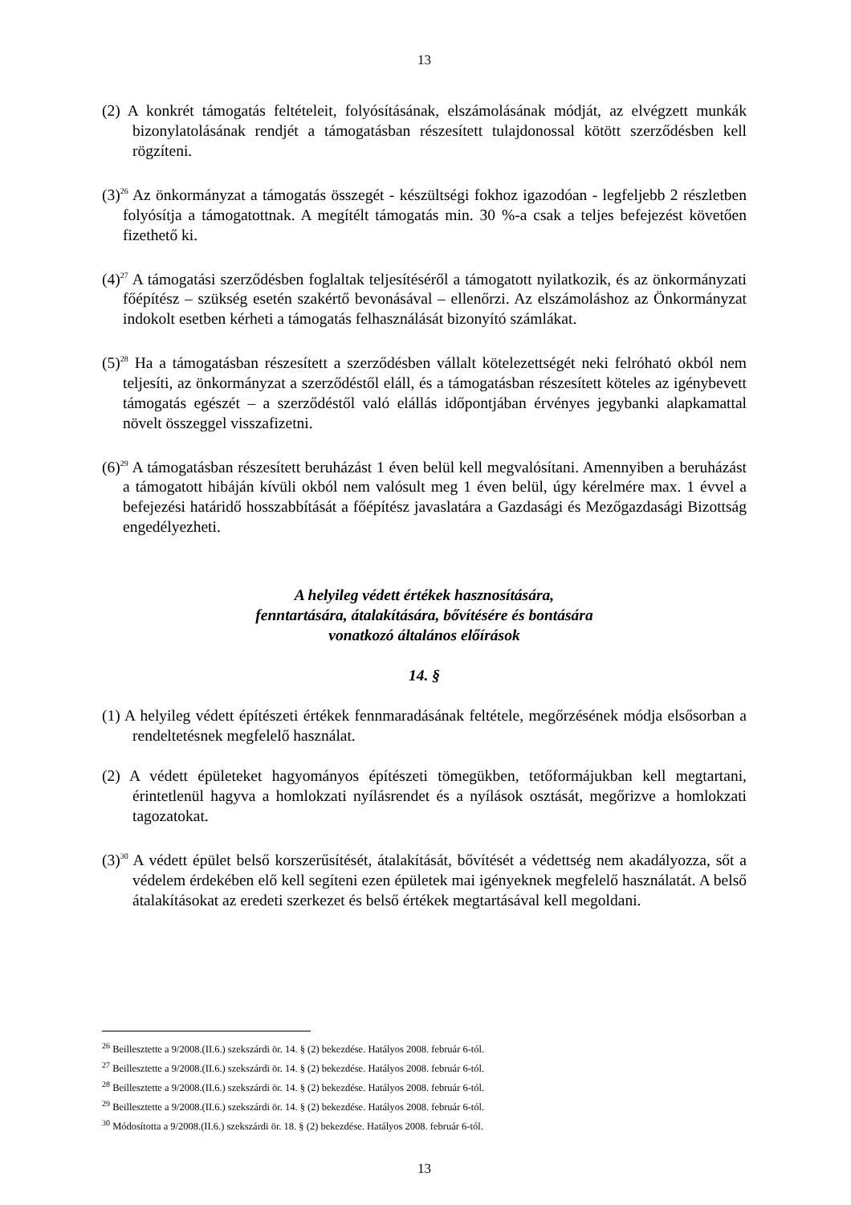13
(2) A konkrét támogatás feltételeit, folyósításának, elszámolásának módját, az elvégzett munkák bizonylatolásának rendjét a támogatásban részesített tulajdonossal kötött szerződésben kell rögzíteni.
(3)<sup>26</sup> Az önkormányzat a támogatás összegét - készültségi fokhoz igazodóan - legfeljebb 2 részletben folyósítja a támogatottnak. A megítélt támogatás min. 30 %-a csak a teljes befejezést követően fizethető ki.
(4)<sup>27</sup> A támogatási szerződésben foglaltak teljesítéséről a támogatott nyilatkozik, és az önkormányzati főépítész – szükség esetén szakértő bevonásával – ellenőrzi. Az elszámoláshoz az Önkormányzat indokolt esetben kérheti a támogatás felhasználását bizonyító számlákat.
(5)<sup>28</sup> Ha a támogatásban részesített a szerződésben vállalt kötelezettségét neki felróható okból nem teljesíti, az önkormányzat a szerződéstől eláll, és a támogatásban részesített köteles az igénybevett támogatás egészét – a szerződéstől való elállás időpontjában érvényes jegybanki alapkamattal növelt összeggel visszafizetni.
(6)<sup>29</sup> A támogatásban részesített beruházást 1 éven belül kell megvalósítani. Amennyiben a beruházást a támogatott hibáján kívüli okból nem valósult meg 1 éven belül, úgy kérelmére max. 1 évvel a befejezési határidő hosszabbítását a főépítész javaslatára a Gazdasági és Mezőgazdasági Bizottság engedélyezheti.
A helyileg védett értékek hasznosítására,
fenntartására, átalakítására, bővítésére és bontására
vonatkozó általános előírások
14. §
(1) A helyileg védett építészeti értékek fennmaradásának feltétele, megőrzésének módja elsősorban a rendeltetésnek megfelelő használat.
(2) A védett épületeket hagyományos építészeti tömegükben, tetőformájukban kell megtartani, érintetlenül hagyva a homlokzati nyílásrendet és a nyílások osztását, megőrizve a homlokzati tagozatokat.
(3)<sup>30</sup> A védett épület belső korszerűsítését, átalakítását, bővítését a védettség nem akadályozza, sőt a védelem érdekében elő kell segíteni ezen épületek mai igényeknek megfelelő használatát. A belső átalakításokat az eredeti szerkezet és belső értékek megtartásával kell megoldani.
<sup>26</sup> Beillesztette a 9/2008.(II.6.) szekszárdi ör. 14. § (2) bekezdése. Hatályos 2008. február 6-tól.
<sup>27</sup> Beillesztette a 9/2008.(II.6.) szekszárdi ör. 14. § (2) bekezdése. Hatályos 2008. február 6-tól.
<sup>28</sup> Beillesztette a 9/2008.(II.6.) szekszárdi ör. 14. § (2) bekezdése. Hatályos 2008. február 6-tól.
<sup>29</sup> Beillesztette a 9/2008.(II.6.) szekszárdi ör. 14. § (2) bekezdése. Hatályos 2008. február 6-tól.
<sup>30</sup> Módosította a 9/2008.(II.6.) szekszárdi ör. 18. § (2) bekezdése. Hatályos 2008. február 6-tól.
13